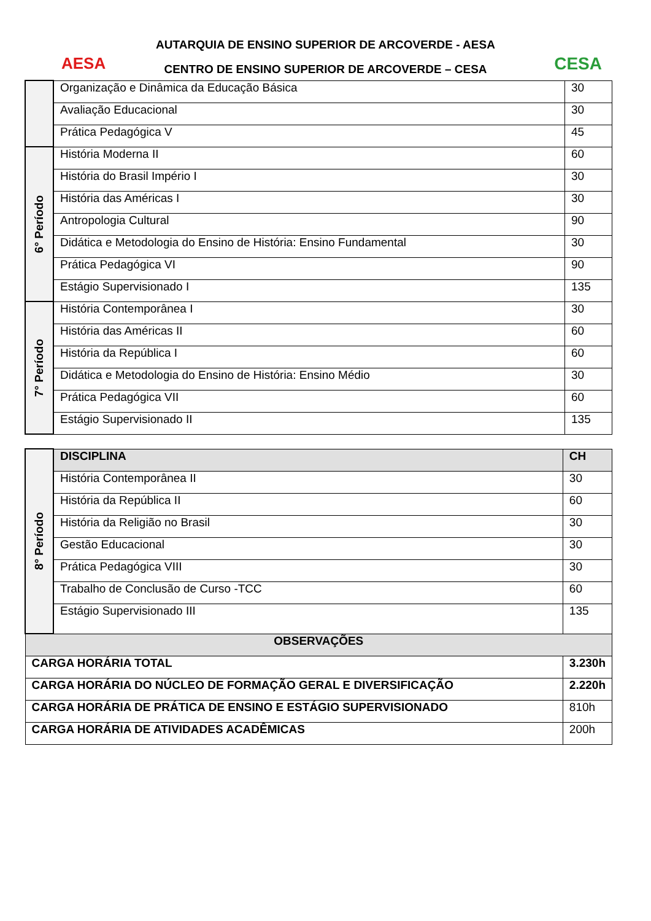AESA CESA
AUTARQUIA DE ENSINO SUPERIOR DE ARCOVERDE - AESA
CENTRO DE ENSINO SUPERIOR DE ARCOVERDE – CESA
| | Organização e Dinâmica da Educação Básica | 30 |
| | Avaliação Educacional | 30 |
| | Prática Pedagógica V | 45 |
| 6° Período | História Moderna II | 60 |
| | História do Brasil Império I | 30 |
| | História das Américas I | 30 |
| | Antropologia Cultural | 90 |
| | Didática e Metodologia do Ensino de História: Ensino Fundamental | 30 |
| | Prática Pedagógica VI | 90 |
| | Estágio Supervisionado I | 135 |
| 7° Período | História Contemporânea I | 30 |
| | História das Américas II | 60 |
| | História da República I | 60 |
| | Didática e Metodologia do Ensino de História: Ensino Médio | 30 |
| | Prática Pedagógica VII | 60 |
| | Estágio Supervisionado II | 135 |
| 8° Período | DISCIPLINA | CH |
| | História Contemporânea II | 30 |
| | História da República II | 60 |
| | História da Religião no Brasil | 30 |
| | Gestão Educacional | 30 |
| | Prática Pedagógica VIII | 30 |
| | Trabalho de Conclusão de Curso -TCC | 60 |
| | Estágio Supervisionado III | 135 |
| OBSERVAÇÕES | | |
| CARGA HORÁRIA TOTAL | | 3.230h |
| CARGA HORÁRIA DO NÚCLEO DE FORMAÇÃO GERAL E DIVERSIFICAÇÃO | | 2.220h |
| CARGA HORÁRIA DE PRÁTICA DE ENSINO E ESTÁGIO SUPERVISIONADO | | 810h |
| CARGA HORÁRIA DE ATIVIDADES ACADÊMICAS | | 200h |